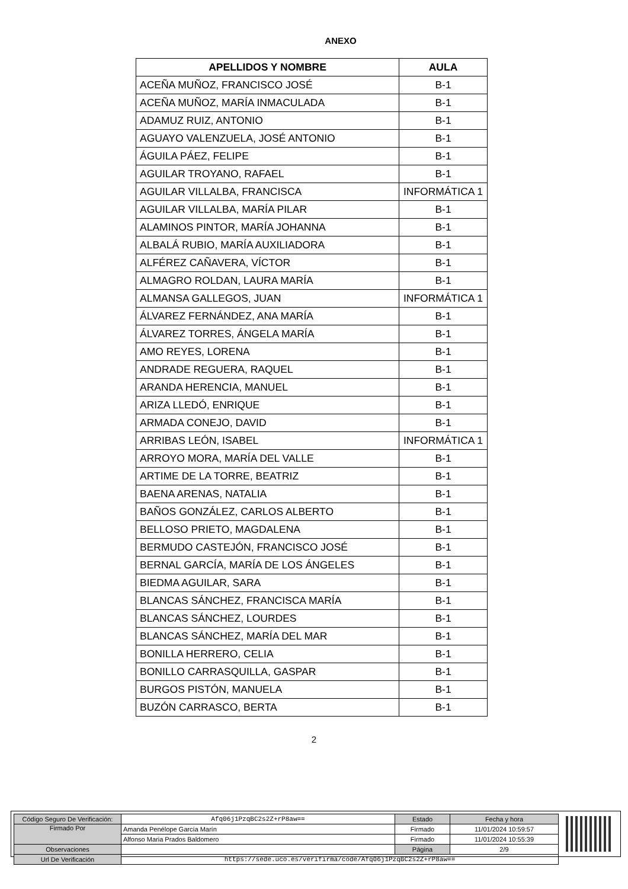ANEXO
| APELLIDOS Y NOMBRE | AULA |
| --- | --- |
| ACEÑA MUÑOZ, FRANCISCO JOSÉ | B-1 |
| ACEÑA MUÑOZ, MARÍA INMACULADA | B-1 |
| ADAMUZ RUIZ, ANTONIO | B-1 |
| AGUAYO VALENZUELA, JOSÉ ANTONIO | B-1 |
| ÁGUILA PÁEZ, FELIPE | B-1 |
| AGUILAR TROYANO, RAFAEL | B-1 |
| AGUILAR VILLALBA, FRANCISCA | INFORMÁTICA 1 |
| AGUILAR VILLALBA, MARÍA PILAR | B-1 |
| ALAMINOS PINTOR, MARÍA JOHANNA | B-1 |
| ALBALÁ RUBIO, MARÍA AUXILIADORA | B-1 |
| ALFÉREZ CAÑAVERA, VÍCTOR | B-1 |
| ALMAGRO ROLDAN, LAURA MARÍA | B-1 |
| ALMANSA GALLEGOS, JUAN | INFORMÁTICA 1 |
| ÁLVAREZ FERNÁNDEZ, ANA MARÍA | B-1 |
| ÁLVAREZ TORRES, ÁNGELA MARÍA | B-1 |
| AMO REYES, LORENA | B-1 |
| ANDRADE REGUERA, RAQUEL | B-1 |
| ARANDA HERENCIA, MANUEL | B-1 |
| ARIZA LLEDÓ, ENRIQUE | B-1 |
| ARMADA CONEJO, DAVID | B-1 |
| ARRIBAS LEÓN, ISABEL | INFORMÁTICA 1 |
| ARROYO MORA, MARÍA DEL VALLE | B-1 |
| ARTIME DE LA TORRE, BEATRIZ | B-1 |
| BAENA ARENAS, NATALIA | B-1 |
| BAÑOS GONZÁLEZ, CARLOS ALBERTO | B-1 |
| BELLOSO PRIETO, MAGDALENA | B-1 |
| BERMUDO CASTEJÓN, FRANCISCO JOSÉ | B-1 |
| BERNAL GARCÍA, MARÍA DE LOS ÁNGELES | B-1 |
| BIEDMA AGUILAR, SARA | B-1 |
| BLANCAS SÁNCHEZ, FRANCISCA MARÍA | B-1 |
| BLANCAS SÁNCHEZ, LOURDES | B-1 |
| BLANCAS SÁNCHEZ, MARÍA DEL MAR | B-1 |
| BONILLA HERRERO, CELIA | B-1 |
| BONILLO CARRASQUILLA, GASPAR | B-1 |
| BURGOS PISTÓN, MANUELA | B-1 |
| BUZÓN CARRASCO, BERTA | B-1 |
2
| Código Seguro De Verificación: | Afq06j1PzqBC2s2Z+rP8aw== | Estado | Fecha y hora |
| Firmado Por | Amanda Penélope García Marín | Firmado | 11/01/2024 10:59:57 |
| | Alfonso Maria Prados Baldomero | Firmado | 11/01/2024 10:55:39 |
| Observaciones | | Página | 2/9 |
| Url De Verificación | https://sede.uco.es/verifirma/code/Afq06j1PzqBC2s2Z+rP8aw== | | |